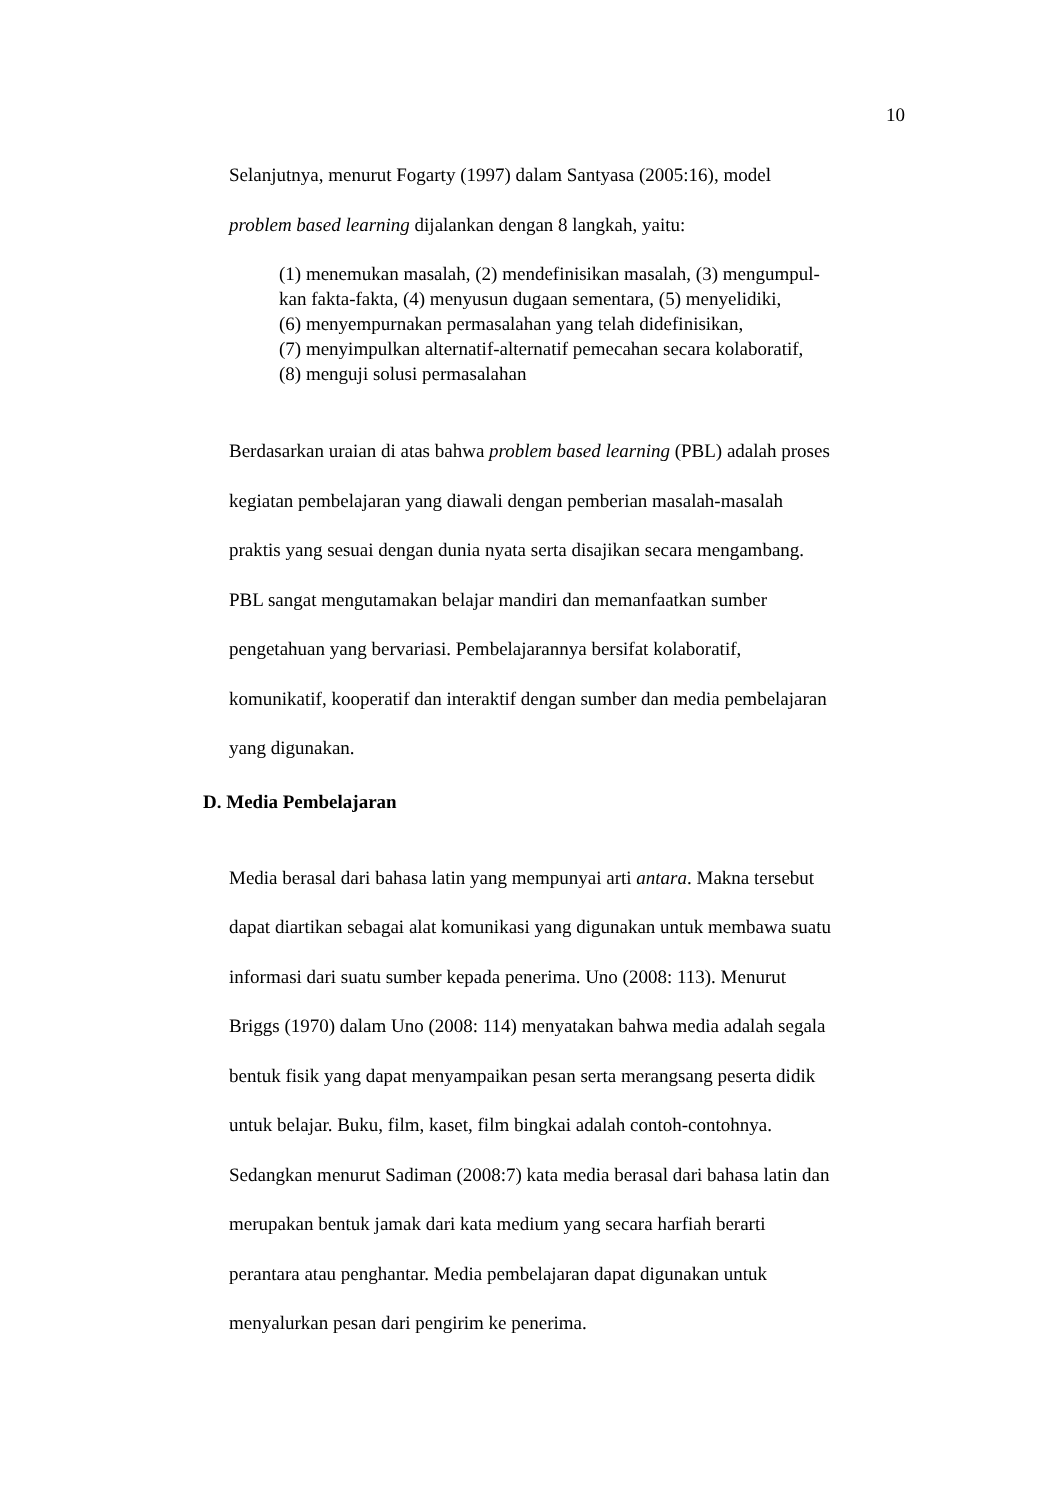10
Selanjutnya, menurut Fogarty (1997) dalam Santyasa (2005:16), model
problem based learning dijalankan dengan 8 langkah, yaitu:
(1) menemukan masalah, (2) mendefinisikan masalah, (3) mengumpul-
kan fakta-fakta, (4) menyusun dugaan sementara, (5) menyelidiki,
(6) menyempurnakan permasalahan yang telah didefinisikan,
(7) menyimpulkan alternatif-alternatif pemecahan secara kolaboratif,
(8) menguji solusi permasalahan
Berdasarkan uraian di atas bahwa problem based learning (PBL) adalah proses
kegiatan pembelajaran yang diawali dengan pemberian masalah-masalah
praktis yang sesuai dengan dunia nyata serta disajikan secara mengambang.
PBL sangat mengutamakan belajar mandiri dan memanfaatkan sumber
pengetahuan yang bervariasi. Pembelajarannya bersifat kolaboratif,
komunikatif, kooperatif dan interaktif dengan sumber dan media pembelajaran
yang digunakan.
D. Media Pembelajaran
Media berasal dari bahasa latin yang mempunyai arti antara. Makna tersebut
dapat diartikan sebagai alat komunikasi yang digunakan untuk membawa suatu
informasi dari suatu sumber kepada penerima. Uno (2008: 113). Menurut
Briggs (1970) dalam Uno (2008: 114) menyatakan bahwa media adalah segala
bentuk fisik yang dapat menyampaikan pesan serta merangsang peserta didik
untuk belajar. Buku, film, kaset, film bingkai adalah contoh-contohnya.
Sedangkan menurut Sadiman (2008:7) kata media berasal dari bahasa latin dan
merupakan bentuk jamak dari kata medium yang secara harfiah berarti
perantara atau penghantar. Media pembelajaran dapat digunakan untuk
menyalurkan pesan dari pengirim ke penerima.